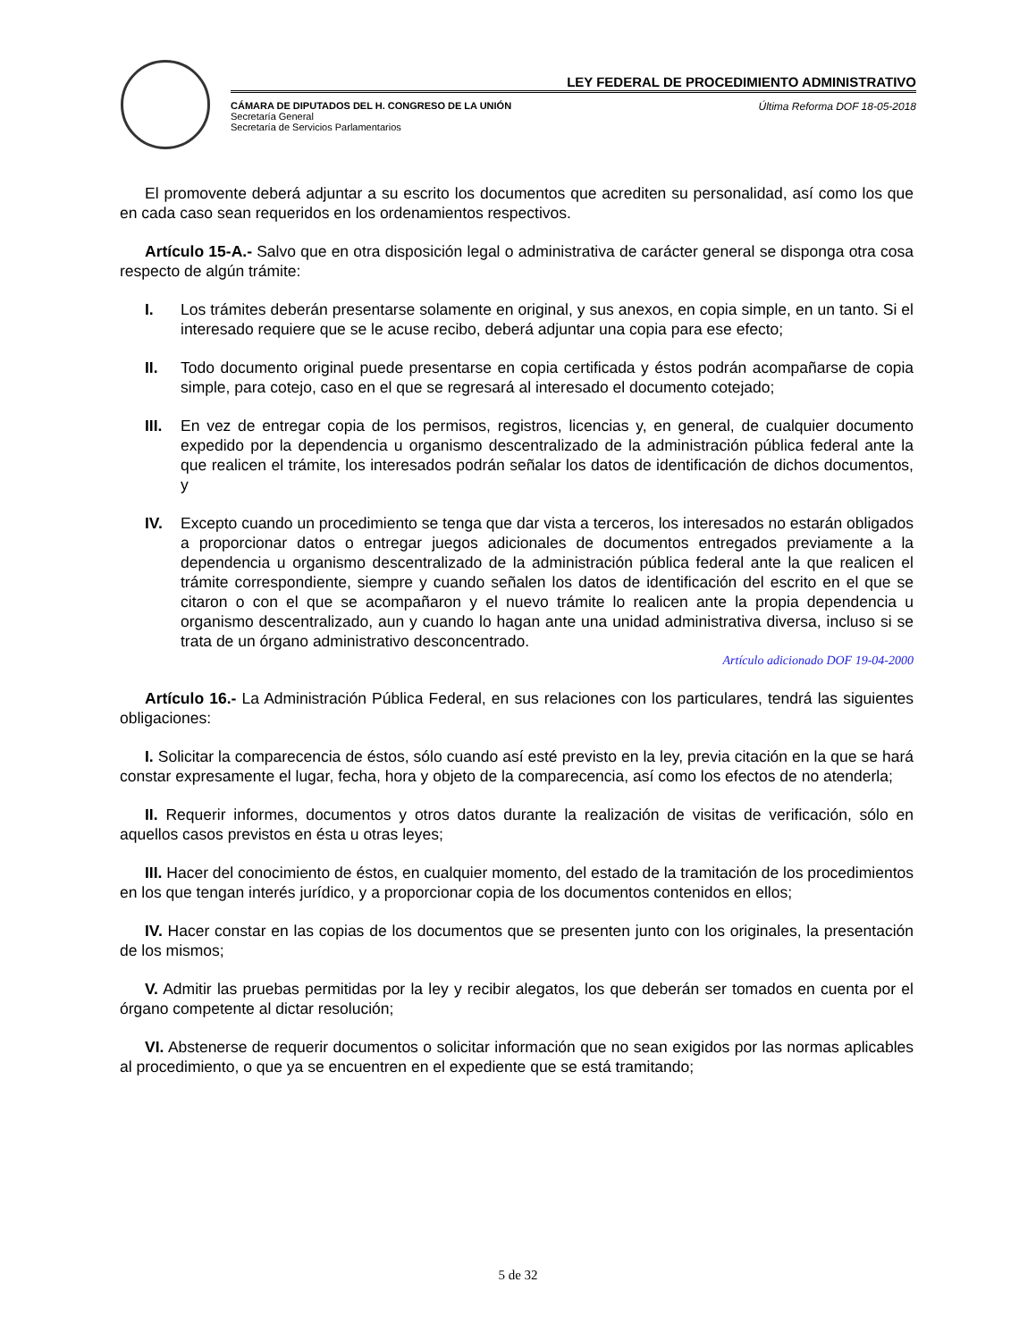LEY FEDERAL DE PROCEDIMIENTO ADMINISTRATIVO
CÁMARA DE DIPUTADOS DEL H. CONGRESO DE LA UNIÓN
Secretaría General
Secretaría de Servicios Parlamentarios
Última Reforma DOF 18-05-2018
El promovente deberá adjuntar a su escrito los documentos que acrediten su personalidad, así como los que en cada caso sean requeridos en los ordenamientos respectivos.
Artículo 15-A.- Salvo que en otra disposición legal o administrativa de carácter general se disponga otra cosa respecto de algún trámite:
I. Los trámites deberán presentarse solamente en original, y sus anexos, en copia simple, en un tanto. Si el interesado requiere que se le acuse recibo, deberá adjuntar una copia para ese efecto;
II. Todo documento original puede presentarse en copia certificada y éstos podrán acompañarse de copia simple, para cotejo, caso en el que se regresará al interesado el documento cotejado;
III. En vez de entregar copia de los permisos, registros, licencias y, en general, de cualquier documento expedido por la dependencia u organismo descentralizado de la administración pública federal ante la que realicen el trámite, los interesados podrán señalar los datos de identificación de dichos documentos, y
IV. Excepto cuando un procedimiento se tenga que dar vista a terceros, los interesados no estarán obligados a proporcionar datos o entregar juegos adicionales de documentos entregados previamente a la dependencia u organismo descentralizado de la administración pública federal ante la que realicen el trámite correspondiente, siempre y cuando señalen los datos de identificación del escrito en el que se citaron o con el que se acompañaron y el nuevo trámite lo realicen ante la propia dependencia u organismo descentralizado, aun y cuando lo hagan ante una unidad administrativa diversa, incluso si se trata de un órgano administrativo desconcentrado.
Artículo adicionado DOF 19-04-2000
Artículo 16.- La Administración Pública Federal, en sus relaciones con los particulares, tendrá las siguientes obligaciones:
I. Solicitar la comparecencia de éstos, sólo cuando así esté previsto en la ley, previa citación en la que se hará constar expresamente el lugar, fecha, hora y objeto de la comparecencia, así como los efectos de no atenderla;
II. Requerir informes, documentos y otros datos durante la realización de visitas de verificación, sólo en aquellos casos previstos en ésta u otras leyes;
III. Hacer del conocimiento de éstos, en cualquier momento, del estado de la tramitación de los procedimientos en los que tengan interés jurídico, y a proporcionar copia de los documentos contenidos en ellos;
IV. Hacer constar en las copias de los documentos que se presenten junto con los originales, la presentación de los mismos;
V. Admitir las pruebas permitidas por la ley y recibir alegatos, los que deberán ser tomados en cuenta por el órgano competente al dictar resolución;
VI. Abstenerse de requerir documentos o solicitar información que no sean exigidos por las normas aplicables al procedimiento, o que ya se encuentren en el expediente que se está tramitando;
5 de 32